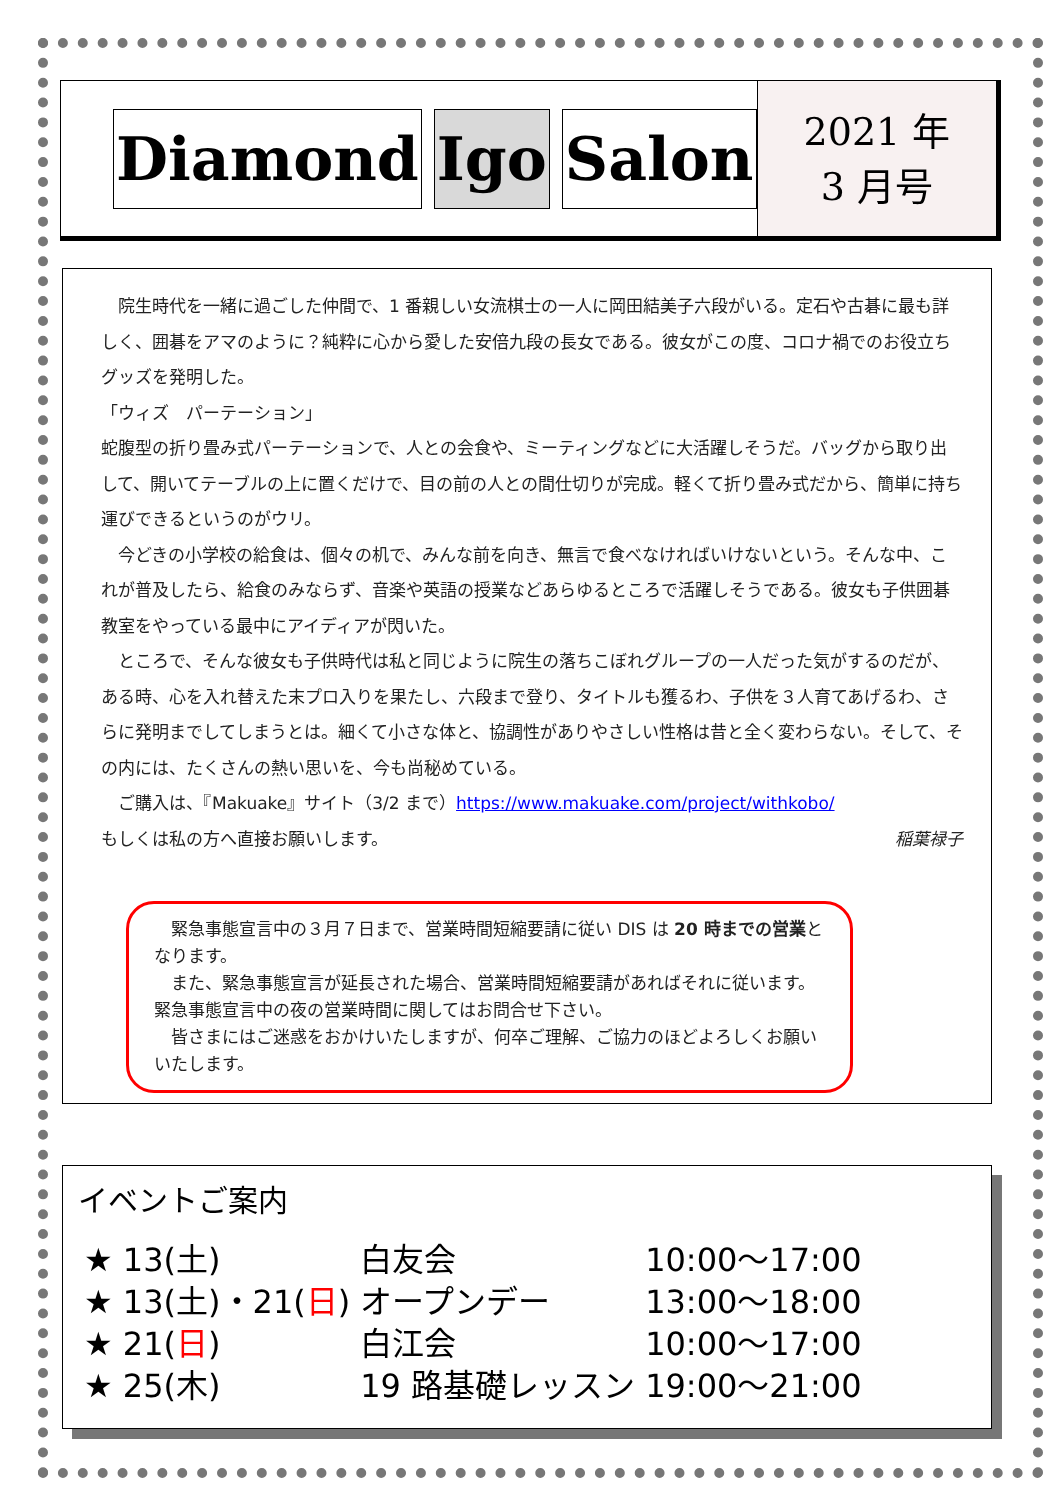Diamond Igo Salon
2021 年
3 月号
　院生時代を一緒に過ごした仲間で、1 番親しい女流棋士の一人に岡田結美子六段がいる。定石や古碁に最も詳しく、囲碁をアマのように？純粋に心から愛した安倍九段の長女である。彼女がこの度、コロナ禍でのお役立ちグッズを発明した。
「ウィズ　パーテーション」
蛇腹型の折り畳み式パーテーションで、人との会食や、ミーティングなどに大活躍しそうだ。バッグから取り出して、開いてテーブルの上に置くだけで、目の前の人との間仕切りが完成。軽くて折り畳み式だから、簡単に持ち運びできるというのがウリ。
　今どきの小学校の給食は、個々の机で、みんな前を向き、無言で食べなければいけないという。そんな中、これが普及したら、給食のみならず、音楽や英語の授業などあらゆるところで活躍しそうである。彼女も子供囲碁教室をやっている最中にアイディアが閃いた。
　ところで、そんな彼女も子供時代は私と同じように院生の落ちこぼれグループの一人だった気がするのだが、ある時、心を入れ替えた末プロ入りを果たし、六段まで登り、タイトルも獲るわ、子供を３人育てあげるわ、さらに発明までしてしまうとは。細くて小さな体と、協調性がありやさしい性格は昔と全く変わらない。そして、その内には、たくさんの熱い思いを、今も尚秘めている。
　ご購入は、『Makuake』サイト（3/2 まで）https://www.makuake.com/project/withkobo/
もしくは私の方へ直接お願いします。 稲葉禄子
　緊急事態宣言中の３月７日まで、営業時間短縮要請に従い DIS は 20 時までの営業となります。
　また、緊急事態宣言が延長された場合、営業時間短縮要請があればそれに従います。緊急事態宣言中の夜の営業時間に関してはお問合せ下さい。
　皆さまにはご迷惑をおかけいたしますが、何卒ご理解、ご協力のほどよろしくお願いいたします。
イベントご案内
| ★ 13(土) | 白友会 | 10:00～17:00 |
| ★ 13(土)・21( 日 ) | オープンデー | 13:00～18:00 |
| ★ 21( 日 ) | 白江会 | 10:00～17:00 |
| ★ 25(木) | 19 路基礎レッスン | 19:00～21:00 |